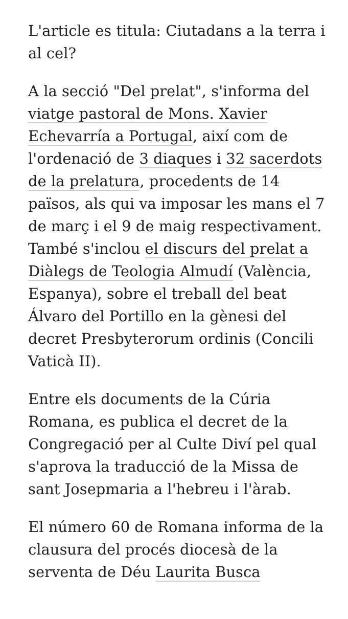L'article es titula: Ciutadans a la terra i al cel?
A la secció "Del prelat", s'informa del viatge pastoral de Mons. Xavier Echevarría a Portugal, així com de l'ordenació de 3 diaques i 32 sacerdots de la prelatura, procedents de 14 països, als qui va imposar les mans el 7 de març i el 9 de maig respectivament. També s'inclou el discurs del prelat a Diàlegs de Teologia Almudí (València, Espanya), sobre el treball del beat Álvaro del Portillo en la gènesi del decret Presbyterorum ordinis (Concili Vaticà II).
Entre els documents de la Cúria Romana, es publica el decret de la Congregació per al Culte Diví pel qual s'aprova la traducció de la Missa de sant Josepmaria a l'hebreu i l'àrab.
El número 60 de Romana informa de la clausura del procés diocesà de la serventa de Déu Laurita Busca